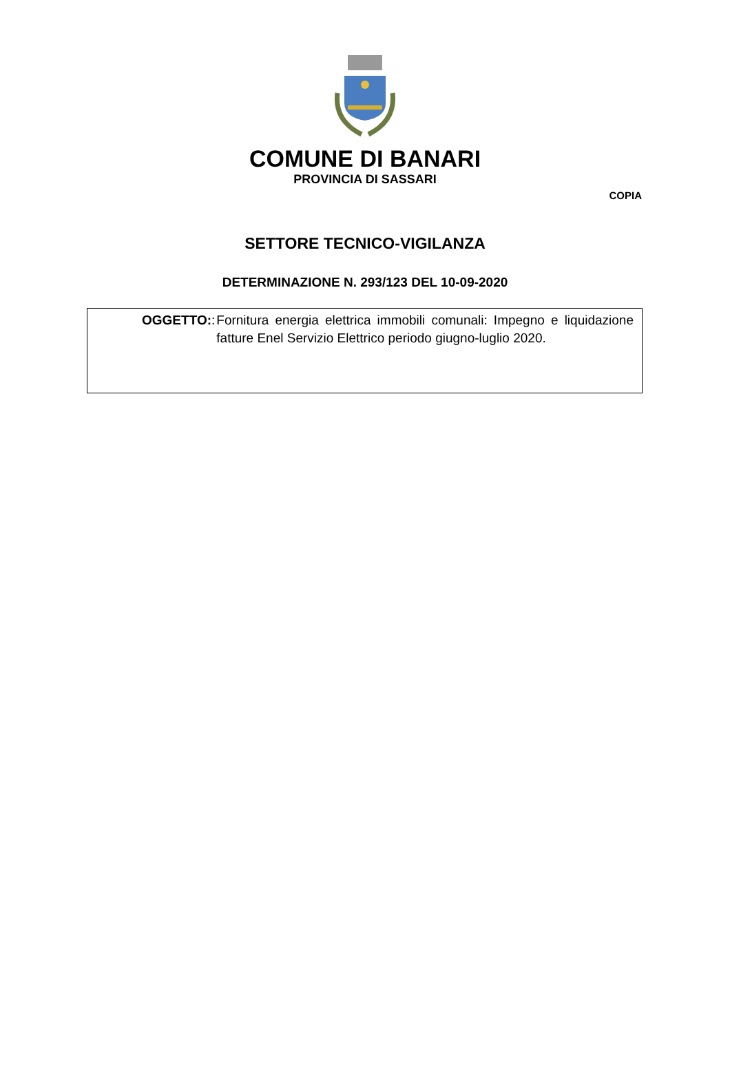COMUNE DI BANARI
PROVINCIA DI SASSARI
COPIA
SETTORE TECNICO-VIGILANZA
DETERMINAZIONE N. 293/123 DEL 10-09-2020
OGGETTO: : Fornitura energia elettrica immobili comunali: Impegno e liquidazione fatture Enel Servizio Elettrico periodo giugno-luglio 2020.